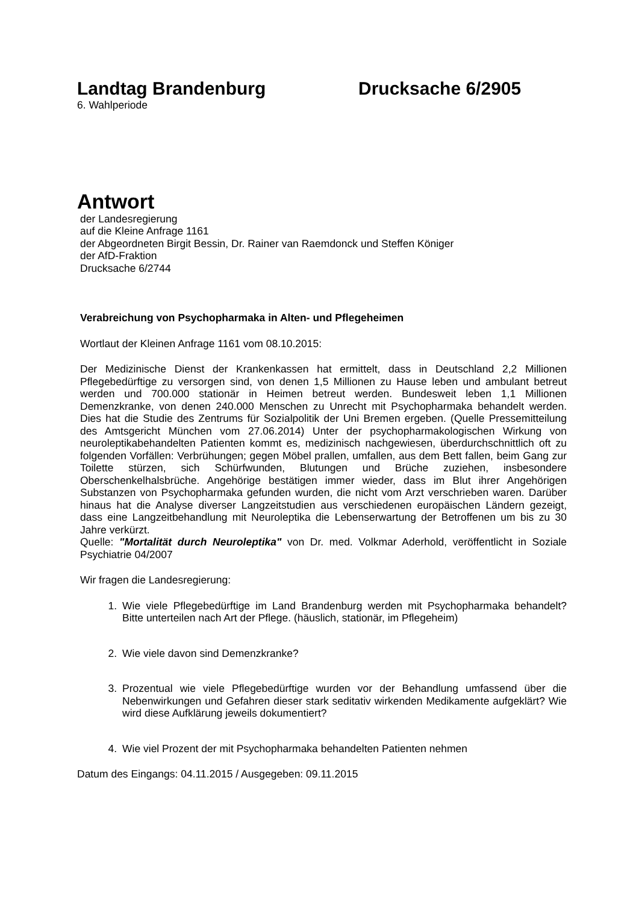Landtag Brandenburg Drucksache 6/2905
6. Wahlperiode
Antwort
der Landesregierung
auf die Kleine Anfrage 1161
der Abgeordneten Birgit Bessin, Dr. Rainer van Raemdonck und Steffen Königer
der AfD-Fraktion
Drucksache 6/2744
Verabreichung von Psychopharmaka in Alten- und Pflegeheimen
Wortlaut der Kleinen Anfrage 1161 vom 08.10.2015:
Der Medizinische Dienst der Krankenkassen hat ermittelt, dass in Deutschland 2,2 Millionen Pflegebedürftige zu versorgen sind, von denen 1,5 Millionen zu Hause leben und ambulant betreut werden und 700.000 stationär in Heimen betreut werden. Bundesweit leben 1,1 Millionen Demenzkranke, von denen 240.000 Menschen zu Unrecht mit Psychopharmaka behandelt werden. Dies hat die Studie des Zentrums für Sozialpolitik der Uni Bremen ergeben. (Quelle Pressemitteilung des Amtsgericht München vom 27.06.2014) Unter der psychopharmakologischen Wirkung von neuroleptikabehandelten Patienten kommt es, medizinisch nachgewiesen, überdurchschnittlich oft zu folgenden Vorfällen: Verbrühungen; gegen Möbel prallen, umfallen, aus dem Bett fallen, beim Gang zur Toilette stürzen, sich Schürfwunden, Blutungen und Brüche zuziehen, insbesondere Oberschenkelhalsbrüche. Angehörige bestätigen immer wieder, dass im Blut ihrer Angehörigen Substanzen von Psychopharmaka gefunden wurden, die nicht vom Arzt verschrieben waren. Darüber hinaus hat die Analyse diverser Langzeitstudien aus verschiedenen europäischen Ländern gezeigt, dass eine Langzeitbehandlung mit Neuroleptika die Lebenserwartung der Betroffenen um bis zu 30 Jahre verkürzt.
Quelle: "Mortalität durch Neuroleptika" von Dr. med. Volkmar Aderhold, veröffentlicht in Soziale Psychiatrie 04/2007
Wir fragen die Landesregierung:
1. Wie viele Pflegebedürftige im Land Brandenburg werden mit Psychopharmaka behandelt? Bitte unterteilen nach Art der Pflege. (häuslich, stationär, im Pflegeheim)
2. Wie viele davon sind Demenzkranke?
3. Prozentual wie viele Pflegebedürftige wurden vor der Behandlung umfassend über die Nebenwirkungen und Gefahren dieser stark seditativ wirkenden Medikamente aufgeklärt? Wie wird diese Aufklärung jeweils dokumentiert?
4. Wie viel Prozent der mit Psychopharmaka behandelten Patienten nehmen
Datum des Eingangs: 04.11.2015 / Ausgegeben: 09.11.2015